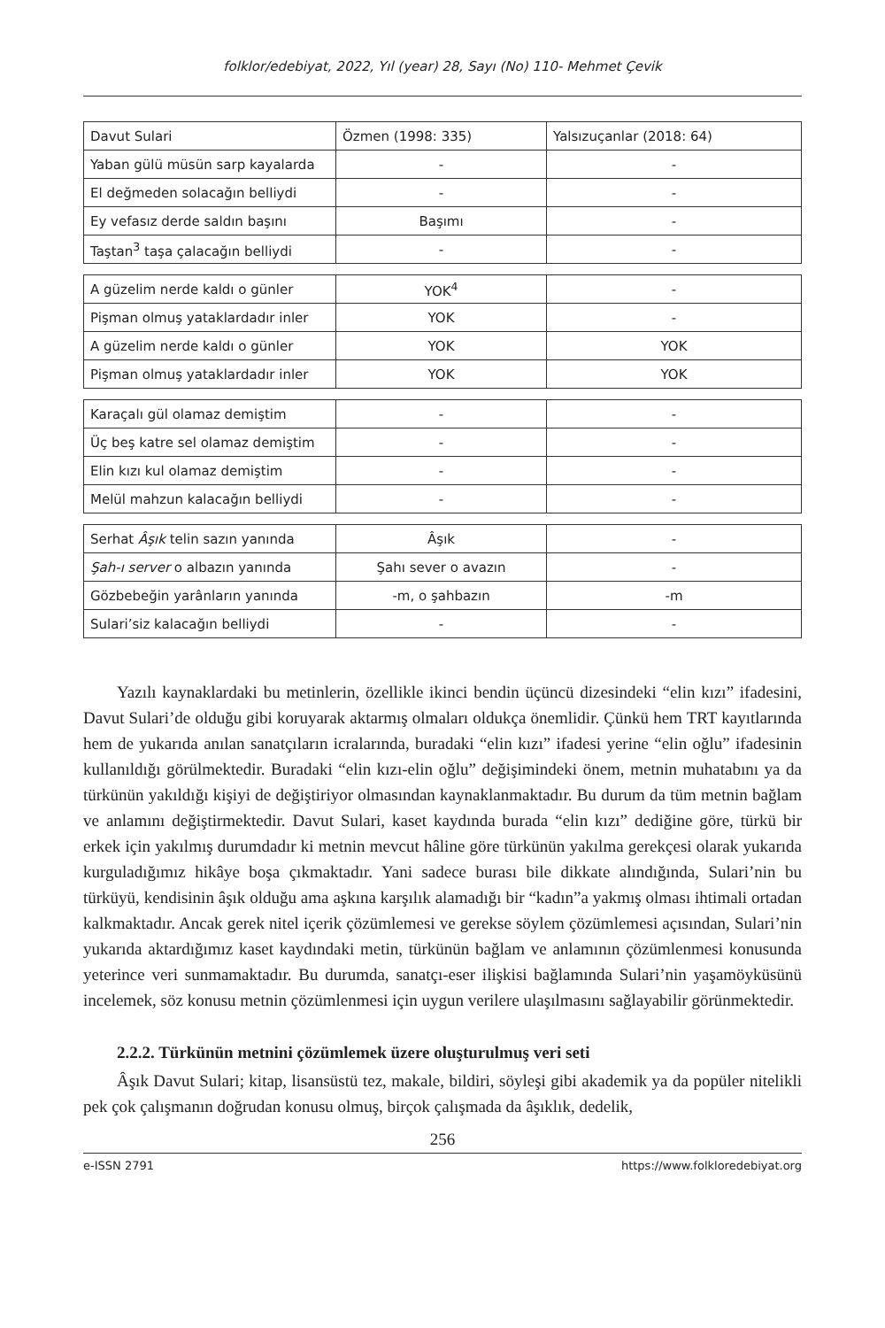folklor/edebiyat, 2022, Yıl (year) 28, Sayı (No) 110- Mehmet Çevik
| Davut Sulari | Özmen (1998: 335) | Yalsızuçanlar (2018: 64) |
| Yaban gülü müsün sarp kayalarda | - | - |
| El değmeden solacağın belliydi | - | - |
| Ey vefasız derde saldın başını | Başımı | - |
| Taştan<sup>3</sup> taşa çalacağın belliydi | - | - |
| A güzelim nerde kaldı o günler | YOK<sup>4</sup> | - |
| Pişman olmuş yataklardadır inler | YOK | - |
| A güzelim nerde kaldı o günler | YOK | YOK |
| Pişman olmuş yataklardadır inler | YOK | YOK |
| Karaçalı gül olamaz demiştim | - | - |
| Üç beş katre sel olamaz demiştim | - | - |
| Elin kızı kul olamaz demiştim | - | - |
| Melül mahzun kalacağın belliydi | - | - |
| Serhat Âşık telin sazın yanında | Âşık | - |
| Şah-ı server o albazın yanında | Şahı sever o avazın | - |
| Gözbebeğin yarânların yanında | -m, o şahbazın | -m |
| Sulari’siz kalacağın belliydi | - | - |
Yazılı kaynaklardaki bu metinlerin, özellikle ikinci bendin üçüncü dizesindeki “elin kızı” ifadesini, Davut Sulari’de olduğu gibi koruyarak aktarmış olmaları oldukça önemlidir. Çünkü hem TRT kayıtlarında hem de yukarıda anılan sanatçıların icralarında, buradaki “elin kızı” ifadesi yerine “elin oğlu” ifadesinin kullanıldığı görülmektedir. Buradaki “elin kızı-elin oğlu” değişimindeki önem, metnin muhatabını ya da türkünün yakıldığı kişiyi de değiştiriyor olmasından kaynaklanmaktadır. Bu durum da tüm metnin bağlam ve anlamını değiştirmektedir. Davut Sulari, kaset kaydında burada “elin kızı” dediğine göre, türkü bir erkek için yakılmış durumdadır ki metnin mevcut hâline göre türkünün yakılma gerekçesi olarak yukarıda kurguladığımız hikâye boşa çıkmaktadır. Yani sadece burası bile dikkate alındığında, Sulari’nin bu türküyü, kendisinin âşık olduğu ama aşkına karşılık alamadığı bir “kadın”a yakmış olması ihtimali ortadan kalkmaktadır. Ancak gerek nitel içerik çözümlemesi ve gerekse söylem çözümlemesi açısından, Sulari’nin yukarıda aktardığımız kaset kaydındaki metin, türkünün bağlam ve anlamının çözümlenmesi konusunda yeterince veri sunmamaktadır. Bu durumda, sanatçı-eser ilişkisi bağlamında Sulari’nin yaşamöyküsünü incelemek, söz konusu metnin çözümlenmesi için uygun verilere ulaşılmasını sağlayabilir görünmektedir.
2.2.2. Türkünün metnini çözümlemek üzere oluşturulmuş veri seti
Âşık Davut Sulari; kitap, lisansüstü tez, makale, bildiri, söyleşi gibi akademik ya da popüler nitelikli pek çok çalışmanın doğrudan konusu olmuş, birçok çalışmada da âşıklık, dedelik,
256
e-ISSN 2791 https://www.folkloredebiyat.org